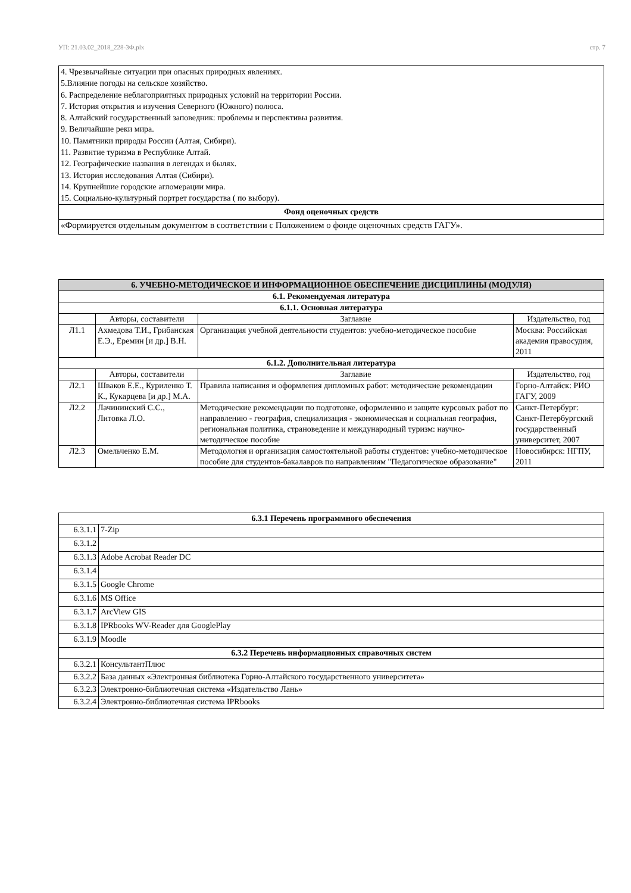УП: 21.03.02_2018_228-3Ф.plx стр. 7
| 4. Чрезвычайные ситуации при опасных природных явлениях. 5.Влияние погоды на сельское хозяйство. 6. Распределение неблагоприятных природных условий на территории России. 7. История открытия и изучения Северного (Южного) полюса. 8. Алтайский государственный заповедник: проблемы и перспективы развития. 9. Величайшие реки мира. 10. Памятники природы России (Алтая, Сибири). 11. Развитие туризма в Республике Алтай. 12. Географические названия в легендах и былях. 13. История исследования Алтая (Сибири). 14. Крупнейшие городские агломерации мира. 15. Социально-культурный портрет государства ( по выбору). |
| Фонд оценочных средств |
| «Формируется отдельным документом в соответствии с Положением о фонде оценочных средств ГАГУ». |
| 6. УЧЕБНО-МЕТОДИЧЕСКОЕ И ИНФОРМАЦИОННОЕ ОБЕСПЕЧЕНИЕ ДИСЦИПЛИНЫ (МОДУЛЯ) | | | |
| --- | --- | --- | --- |
| 6.1. Рекомендуемая литература | | | |
| 6.1.1. Основная литература | | | |
| | Авторы, составители | Заглавие | Издательство, год |
| Л1.1 | Ахмедова Т.И., Грибанская Е.Э., Еремин [и др.] В.Н. | Организация учебной деятельности студентов: учебно-методическое пособие | Москва: Российская академия правосудия, 2011 |
| 6.1.2. Дополнительная литература | | | |
| | Авторы, составители | Заглавие | Издательство, год |
| Л2.1 | Шваков Е.Е., Куриленко Т. К., Кукарцева [и др.] М.А. | Правила написания и оформления дипломных работ: методические рекомендации | Горно-Алтайск: РИО ГАГУ, 2009 |
| Л2.2 | Лачининский С.С., Литовка Л.О. | Методические рекомендации по подготовке, оформлению и защите курсовых работ по направлению - география, специализация - экономическая и социальная география, региональная политика, страноведение и международный туризм: научно-методическое пособие | Санкт-Петербург: Санкт-Петербургский государственный университет, 2007 |
| Л2.3 | Омельченко Е.М. | Методология и организация самостоятельной работы студентов: учебно-методическое пособие для студентов-бакалавров по направлениям "Педагогическое образование" | Новосибирск: НГПУ, 2011 |
| 6.3.1 Перечень программного обеспечения | |
| --- | --- |
| 6.3.1.1 | 7-Zip |
| 6.3.1.2 | |
| 6.3.1.3 | Adobe Acrobat Reader DC |
| 6.3.1.4 | |
| 6.3.1.5 | Google Chrome |
| 6.3.1.6 | MS Office |
| 6.3.1.7 | ArcView GIS |
| 6.3.1.8 | IPRbooks WV-Reader для GooglePlay |
| 6.3.1.9 | Moodle |
| 6.3.2 Перечень информационных справочных систем | |
| 6.3.2.1 | КонсультантПлюс |
| 6.3.2.2 | База данных «Электронная библиотека Горно-Алтайского государственного университета» |
| 6.3.2.3 | Электронно-библиотечная система «Издательство Лань» |
| 6.3.2.4 | Электронно-библиотечная система IPRbooks |